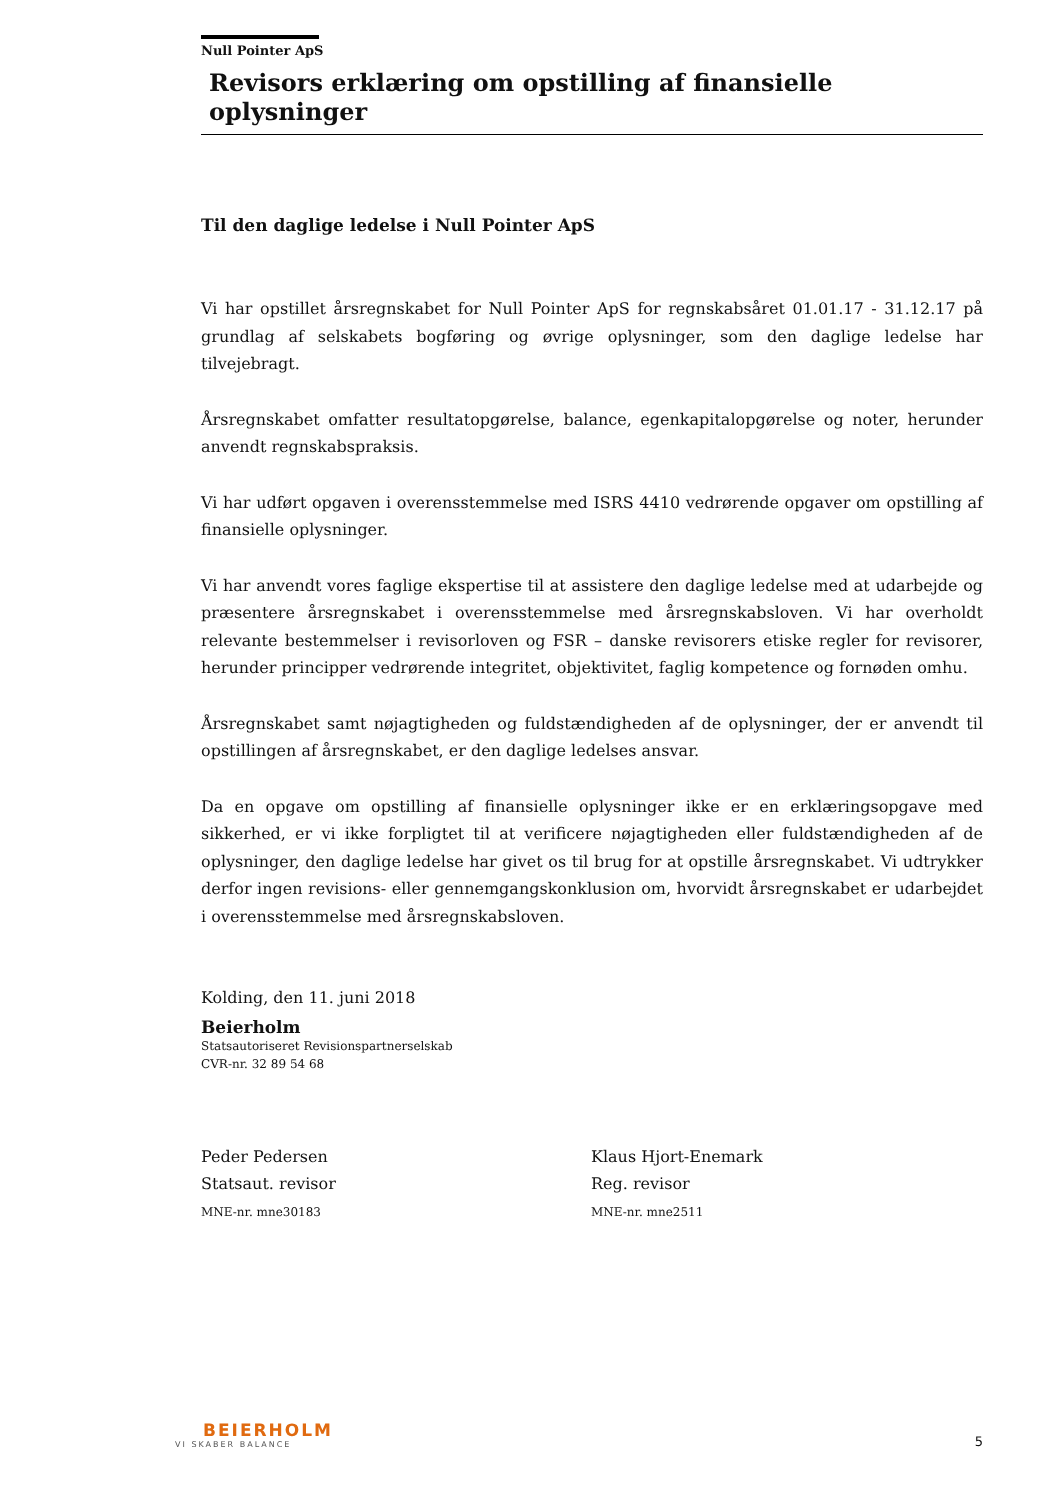Null Pointer ApS
Revisors erklæring om opstilling af finansielle oplysninger
Til den daglige ledelse i Null Pointer ApS
Vi har opstillet årsregnskabet for Null Pointer ApS for regnskabsåret 01.01.17 - 31.12.17 på grundlag af selskabets bogføring og øvrige oplysninger, som den daglige ledelse har tilvejebragt.
Årsregnskabet omfatter resultatopgørelse, balance, egenkapitalopgørelse og noter, herunder anvendt regnskabspraksis.
Vi har udført opgaven i overensstemmelse med ISRS 4410 vedrørende opgaver om opstilling af finansielle oplysninger.
Vi har anvendt vores faglige ekspertise til at assistere den daglige ledelse med at udarbejde og præsentere årsregnskabet i overensstemmelse med årsregnskabsloven. Vi har overholdt relevante bestemmelser i revisorloven og FSR – danske revisorers etiske regler for revisorer, herunder principper vedrørende integritet, objektivitet, faglig kompetence og fornøden omhu.
Årsregnskabet samt nøjagtigheden og fuldstændigheden af de oplysninger, der er anvendt til opstillingen af årsregnskabet, er den daglige ledelses ansvar.
Da en opgave om opstilling af finansielle oplysninger ikke er en erklæringsopgave med sikkerhed, er vi ikke forpligtet til at verificere nøjagtigheden eller fuldstændigheden af de oplysninger, den daglige ledelse har givet os til brug for at opstille årsregnskabet. Vi udtrykker derfor ingen revisions- eller gennemgangskonklusion om, hvorvidt årsregnskabet er udarbejdet i overensstemmelse med årsregnskabsloven.
Kolding, den 11. juni 2018
Beierholm
Statsautoriseret Revisionspartnerselskab
CVR-nr. 32 89 54 68
Peder Pedersen
Statsaut. revisor
MNE-nr. mne30183
Klaus Hjort-Enemark
Reg. revisor
MNE-nr. mne2511
BEIERHOLM
VI SKABER BALANCE
5